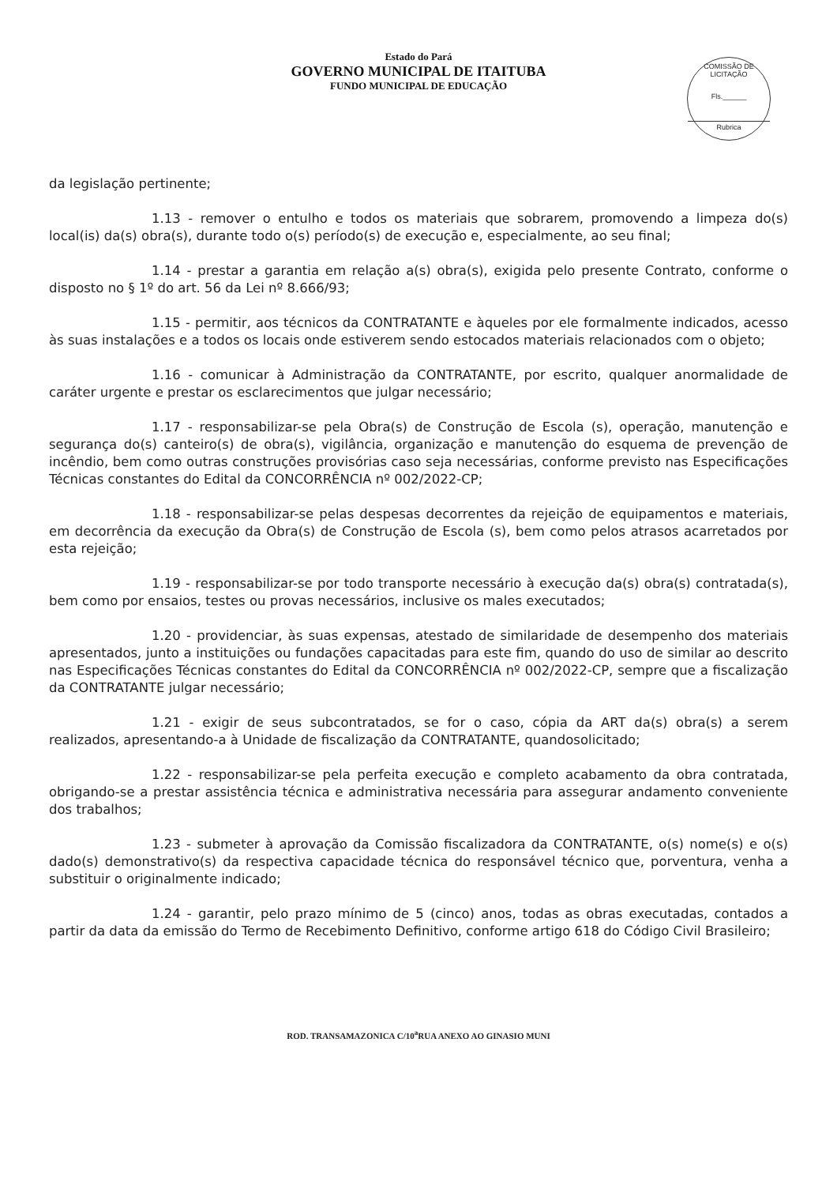Estado do Pará
GOVERNO MUNICIPAL DE ITAITUBA
FUNDO MUNICIPAL DE EDUCAÇÃO
COMISSÃO DE LICITAÇÃO
Fls.______
Rubrica
da legislação pertinente;
1.13 - remover o entulho e todos os materiais que sobrarem, promovendo a limpeza do(s) local(is) da(s) obra(s), durante todo o(s) período(s) de execução e, especialmente, ao seu final;
1.14 - prestar a garantia em relação a(s) obra(s), exigida pelo presente Contrato, conforme o disposto no § 1º do art. 56 da Lei nº 8.666/93;
1.15 - permitir, aos técnicos da CONTRATANTE e àqueles por ele formalmente indicados, acesso às suas instalações e a todos os locais onde estiverem sendo estocados materiais relacionados com o objeto;
1.16 - comunicar à Administração da CONTRATANTE, por escrito, qualquer anormalidade de caráter urgente e prestar os esclarecimentos que julgar necessário;
1.17 - responsabilizar-se pela Obra(s) de Construção de Escola (s), operação, manutenção e segurança do(s) canteiro(s) de obra(s), vigilância, organização e manutenção do esquema de prevenção de incêndio, bem como outras construções provisórias caso seja necessárias, conforme previsto nas Especificações Técnicas constantes do Edital da CONCORRÊNCIA nº 002/2022-CP;
1.18 - responsabilizar-se pelas despesas decorrentes da rejeição de equipamentos e materiais, em decorrência da execução da Obra(s) de Construção de Escola (s), bem como pelos atrasos acarretados por esta rejeição;
1.19 - responsabilizar-se por todo transporte necessário à execução da(s) obra(s) contratada(s), bem como por ensaios, testes ou provas necessários, inclusive os males executados;
1.20 - providenciar, às suas expensas, atestado de similaridade de desempenho dos materiais apresentados, junto a instituições ou fundações capacitadas para este fim, quando do uso de similar ao descrito nas Especificações Técnicas constantes do Edital da CONCORRÊNCIA nº 002/2022-CP, sempre que a fiscalização da CONTRATANTE julgar necessário;
1.21 - exigir de seus subcontratados, se for o caso, cópia da ART da(s) obra(s) a serem realizados, apresentando-a à Unidade de fiscalização da CONTRATANTE, quandosolicitado;
1.22 - responsabilizar-se pela perfeita execução e completo acabamento da obra contratada, obrigando-se a prestar assistência técnica e administrativa necessária para assegurar andamento conveniente dos trabalhos;
1.23 - submeter à aprovação da Comissão fiscalizadora da CONTRATANTE, o(s) nome(s) e o(s) dado(s) demonstrativo(s) da respectiva capacidade técnica do responsável técnico que, porventura, venha a substituir o originalmente indicado;
1.24 - garantir, pelo prazo mínimo de 5 (cinco) anos, todas as obras executadas, contados a partir da data da emissão do Termo de Recebimento Definitivo, conforme artigo 618 do Código Civil Brasileiro;
ROD. TRANSAMAZONICA C/10<sup>a</sup>RUA ANEXO AO GINASIO MUNI